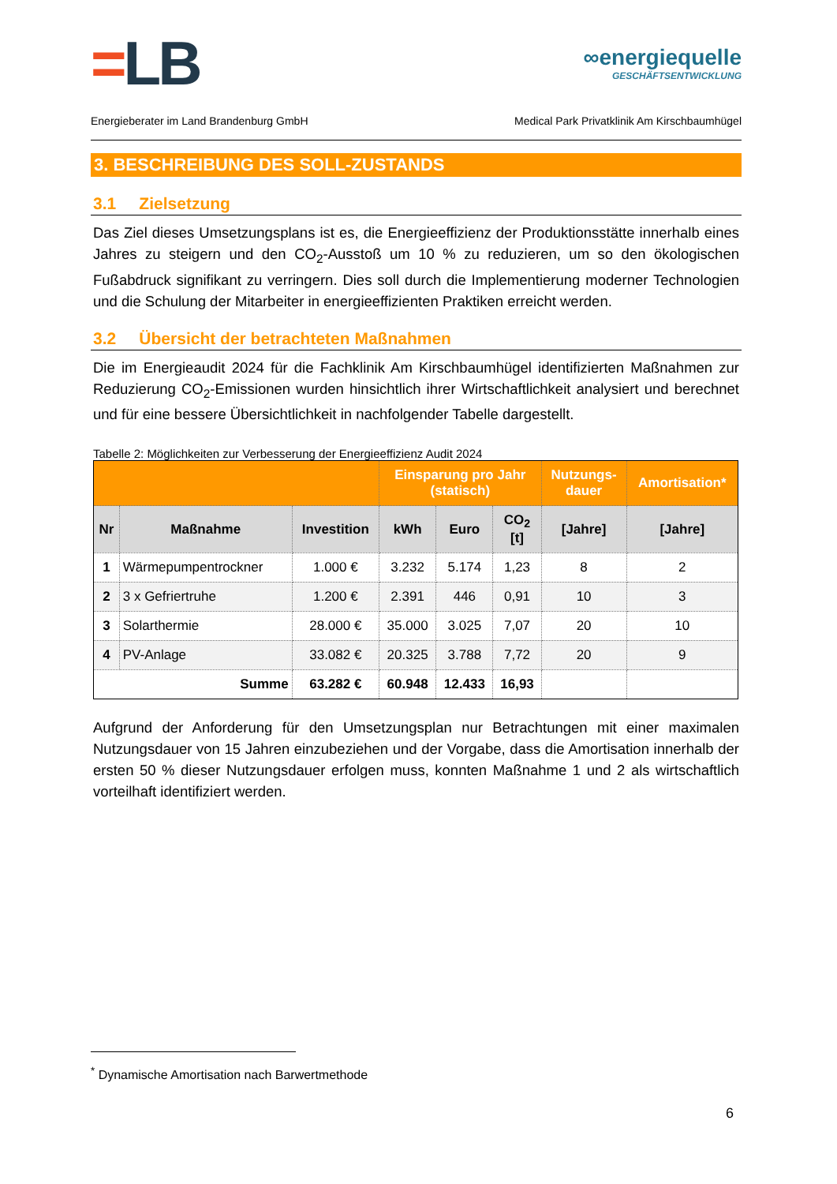=LB
∞energiequelle
GESCHÄFTSENTWICKLUNG
Energieberater im Land Brandenburg GmbH Medical Park Privatklinik Am Kirschbaumhügel
3. BESCHREIBUNG DES SOLL-ZUSTANDS
3.1 Zielsetzung
Das Ziel dieses Umsetzungsplans ist es, die Energieeffizienz der Produktionsstätte innerhalb eines Jahres zu steigern und den CO<sub>2</sub>-Ausstoß um 10 % zu reduzieren, um so den ökologischen Fußabdruck signifikant zu verringern. Dies soll durch die Implementierung moderner Technologien und die Schulung der Mitarbeiter in energieeffizienten Praktiken erreicht werden.
3.2 Übersicht der betrachteten Maßnahmen
Die im Energieaudit 2024 für die Fachklinik Am Kirschbaumhügel identifizierten Maßnahmen zur Reduzierung CO<sub>2</sub>-Emissionen wurden hinsichtlich ihrer Wirtschaftlichkeit analysiert und berechnet und für eine bessere Übersichtlichkeit in nachfolgender Tabelle dargestellt.
Tabelle 2: Möglichkeiten zur Verbesserung der Energieeffizienz Audit 2024
| | | | Einsparung pro Jahr (statisch) | | | Nutzungs- dauer | Amortisation* |
| --- | --- | --- | --- | --- | --- | --- | --- |
| Nr | Maßnahme | Investition | kWh | Euro | CO<sub>2</sub> [t] | [Jahre] | [Jahre] |
| 1 | Wärmepumpentrockner | 1.000 € | 3.232 | 5.174 | 1,23 | 8 | 2 |
| 2 | 3 x Gefriertruhe | 1.200 € | 2.391 | 446 | 0,91 | 10 | 3 |
| 3 | Solarthermie | 28.000 € | 35.000 | 3.025 | 7,07 | 20 | 10 |
| 4 | PV-Anlage | 33.082 € | 20.325 | 3.788 | 7,72 | 20 | 9 |
| Summe | | 63.282 € | 60.948 | 12.433 | 16,93 | | |
Aufgrund der Anforderung für den Umsetzungsplan nur Betrachtungen mit einer maximalen Nutzungsdauer von 15 Jahren einzubeziehen und der Vorgabe, dass die Amortisation innerhalb der ersten 50 % dieser Nutzungsdauer erfolgen muss, konnten Maßnahme 1 und 2 als wirtschaftlich vorteilhaft identifiziert werden.
<sup>*</sup> Dynamische Amortisation nach Barwertmethode
6